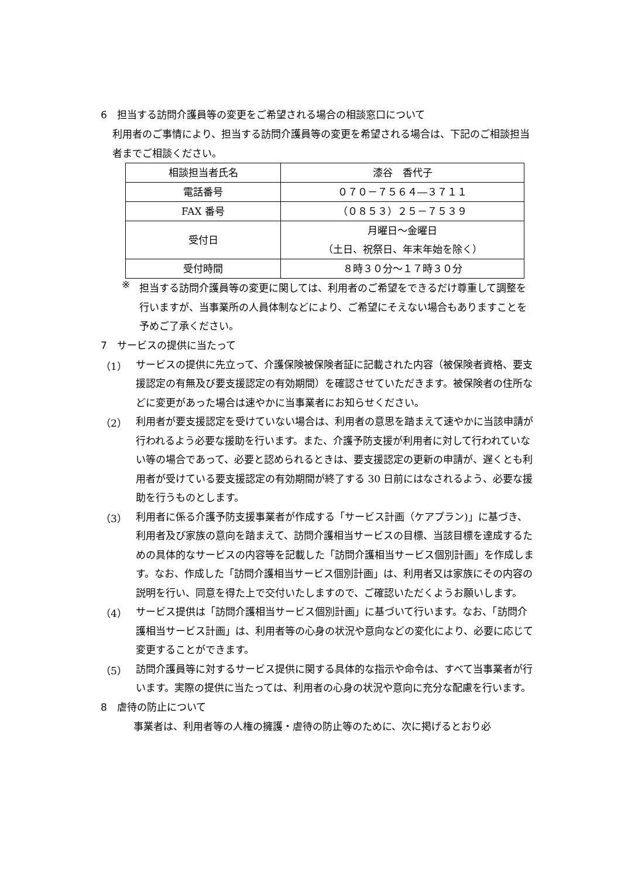6　担当する訪問介護員等の変更をご希望される場合の相談窓口について
利用者のご事情により、担当する訪問介護員等の変更を希望される場合は、下記のご相談担当者までご相談ください。
| 相談担当者氏名 | 漆谷 香代子 |
| 電話番号 | ０７０－７５６４―３７１１ |
| FAX 番号 | （０８５３）２５－７５３９ |
| 受付日 | 月曜日～金曜日 （土日、祝祭日、年末年始を除く） |
| 受付時間 | ８時３０分～１７時３０分 |
※
担当する訪問介護員等の変更に関しては、利用者のご希望をできるだけ尊重して調整を行いますが、当事業所の人員体制などにより、ご希望にそえない場合もありますことを予めご了承ください。
7　サービスの提供に当たって
（1）
サービスの提供に先立って、介護保険被保険者証に記載された内容（被保険者資格、要支援認定の有無及び要支援認定の有効期間）を確認させていただきます。被保険者の住所などに変更があった場合は速やかに当事業者にお知らせください。
（2）
利用者が要支援認定を受けていない場合は、利用者の意思を踏まえて速やかに当該申請が行われるよう必要な援助を行います。また、介護予防支援が利用者に対して行われていない等の場合であって、必要と認められるときは、要支援認定の更新の申請が、遅くとも利用者が受けている要支援認定の有効期間が終了する 30 日前にはなされるよう、必要な援助を行うものとします。
（3）
利用者に係る介護予防支援事業者が作成する「サービス計画（ケアプラン)」に基づき、利用者及び家族の意向を踏まえて、訪問介護相当サービスの目標、当該目標を達成するための具体的なサービスの内容等を記載した「訪問介護相当サービス個別計画」を作成します。なお、作成した「訪問介護相当サービス個別計画」は、利用者又は家族にその内容の説明を行い、同意を得た上で交付いたしますので、ご確認いただくようお願いします。
（4）
サービス提供は「訪問介護相当サービス個別計画」に基づいて行います。なお、「訪問介護相当サービス計画」は、利用者等の心身の状況や意向などの変化により、必要に応じて変更することができます。
（5）
訪問介護員等に対するサービス提供に関する具体的な指示や命令は、すべて当事業者が行います。実際の提供に当たっては、利用者の心身の状況や意向に充分な配慮を行います。
8　虐待の防止について
事業者は、利用者等の人権の擁護・虐待の防止等のために、次に掲げるとおり必